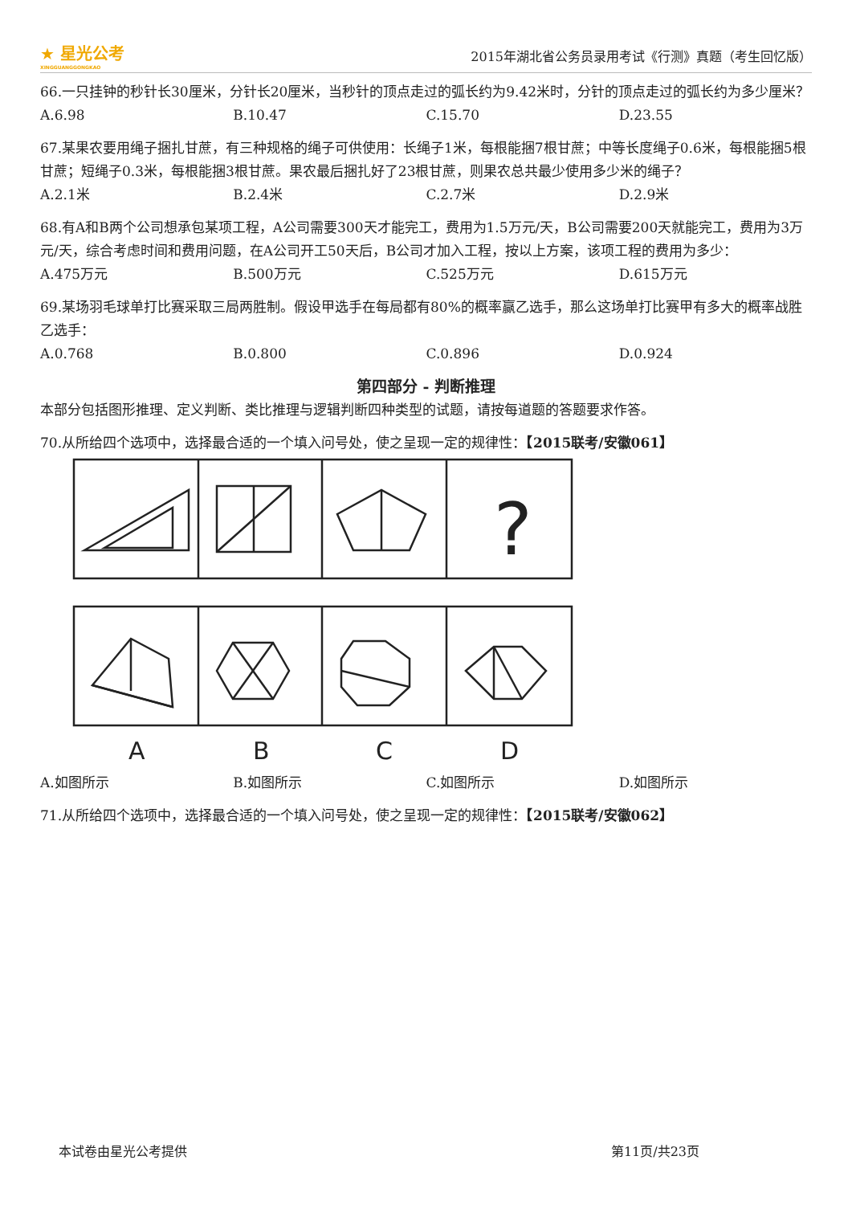★ 星光公考
XINGGUANGGONGKAO
2015年湖北省公务员录用考试《行测》真题（考生回忆版）
66.一只挂钟的秒针长30厘米，分针长20厘米，当秒针的顶点走过的弧长约为9.42米时，分针的顶点走过的弧长约为多少厘米？
A.6.98 B.10.47 C.15.70 D.23.55
67.某果农要用绳子捆扎甘蔗，有三种规格的绳子可供使用：长绳子1米，每根能捆7根甘蔗；中等长度绳子0.6米，每根能捆5根甘蔗；短绳子0.3米，每根能捆3根甘蔗。果农最后捆扎好了23根甘蔗，则果农总共最少使用多少米的绳子？
A.2.1米 B.2.4米 C.2.7米 D.2.9米
68.有A和B两个公司想承包某项工程，A公司需要300天才能完工，费用为1.5万元/天，B公司需要200天就能完工，费用为3万元/天，综合考虑时间和费用问题，在A公司开工50天后，B公司才加入工程，按以上方案，该项工程的费用为多少：
A.475万元 B.500万元 C.525万元 D.615万元
69.某场羽毛球单打比赛采取三局两胜制。假设甲选手在每局都有80%的概率赢乙选手，那么这场单打比赛甲有多大的概率战胜乙选手：
A.0.768 B.0.800 C.0.896 D.0.924
第四部分 - 判断推理
本部分包括图形推理、定义判断、类比推理与逻辑判断四种类型的试题，请按每道题的答题要求作答。
70.从所给四个选项中，选择最合适的一个填入问号处，使之呈现一定的规律性：【2015联考/安徽061】
?
A
B
C
D
A.如图所示 B.如图所示 C.如图所示 D.如图所示
71.从所给四个选项中，选择最合适的一个填入问号处，使之呈现一定的规律性：【2015联考/安徽062】
本试卷由星光公考提供 第11页/共23页